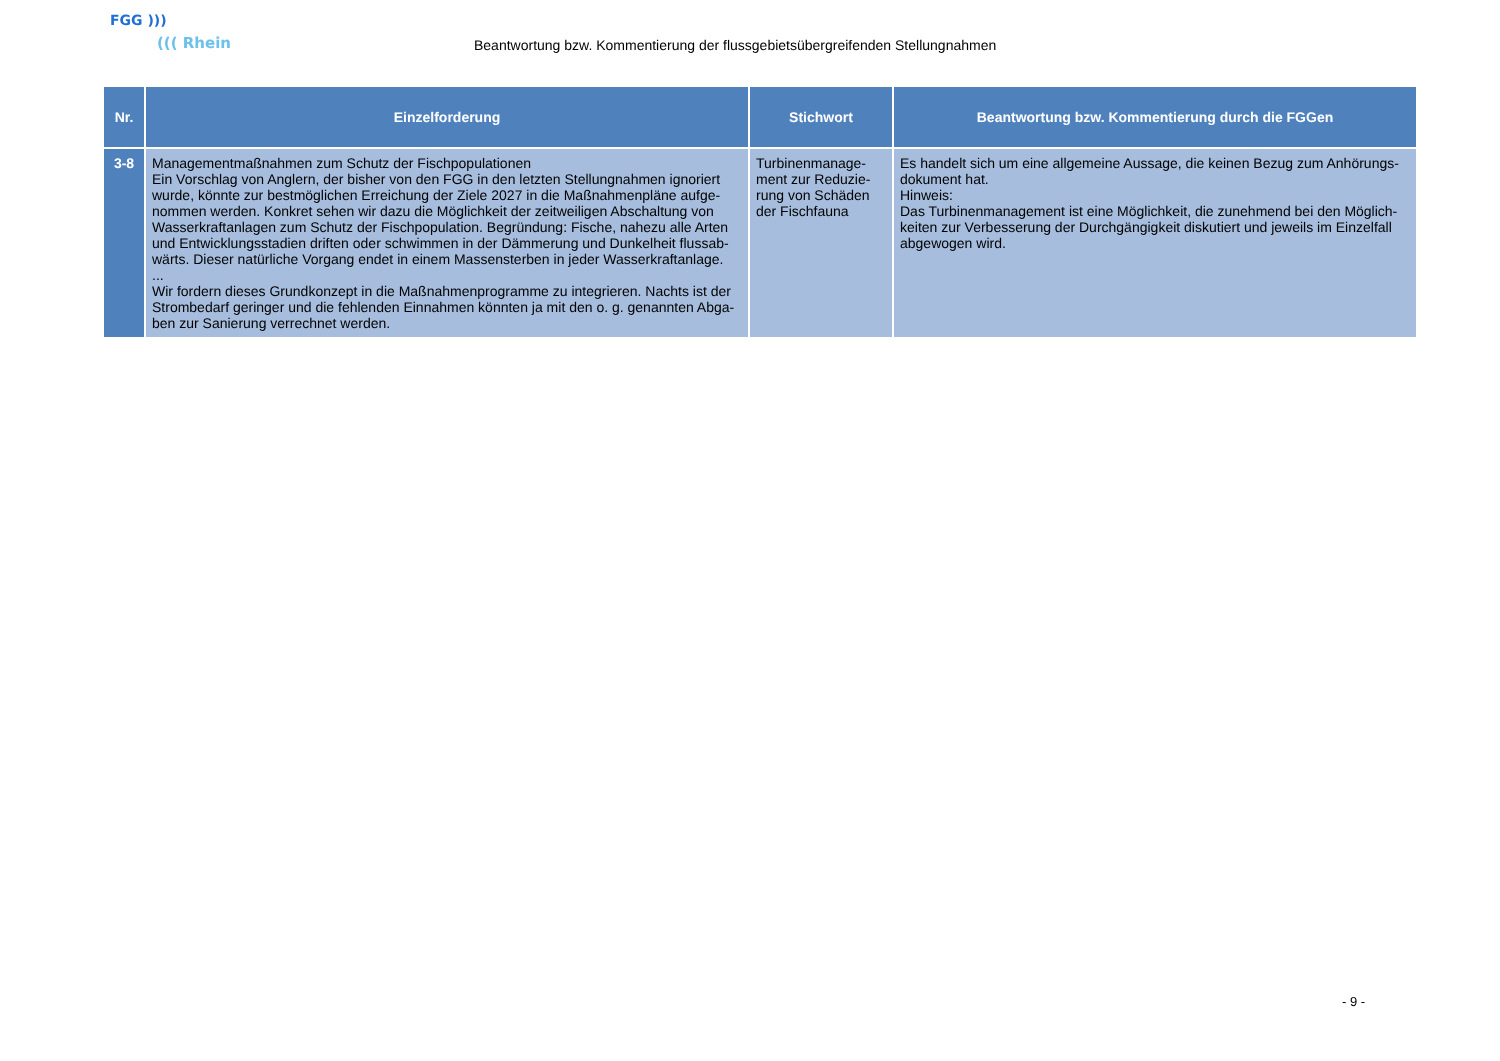FGG )))
((( Rhein
Beantwortung bzw. Kommentierung der flussgebietsübergreifenden Stellungnahmen
| Nr. | Einzelforderung | Stichwort | Beantwortung bzw. Kommentierung durch die FGGen |
| --- | --- | --- | --- |
| 3-8 | Managementmaßnahmen zum Schutz der Fischpopulationen Ein Vorschlag von Anglern, der bisher von den FGG in den letzten Stellungnahmen ignoriert wurde, könnte zur bestmöglichen Erreichung der Ziele 2027 in die Maßnahmenpläne aufge-nommen werden. Konkret sehen wir dazu die Möglichkeit der zeitweiligen Abschaltung von Wasserkraftanlagen zum Schutz der Fischpopulation. Begründung: Fische, nahezu alle Arten und Entwicklungsstadien driften oder schwimmen in der Dämmerung und Dunkelheit flussab-wärts. Dieser natürliche Vorgang endet in einem Massensterben in jeder Wasserkraftanlage. ... Wir fordern dieses Grundkonzept in die Maßnahmenprogramme zu integrieren. Nachts ist der Strombedarf geringer und die fehlenden Einnahmen könnten ja mit den o. g. genannten Abga-ben zur Sanierung verrechnet werden. | Turbinenmanage-ment zur Reduzie-rung von Schäden der Fischfauna | Es handelt sich um eine allgemeine Aussage, die keinen Bezug zum Anhörungs-dokument hat. Hinweis: Das Turbinenmanagement ist eine Möglichkeit, die zunehmend bei den Möglich-keiten zur Verbesserung der Durchgängigkeit diskutiert und jeweils im Einzelfall abgewogen wird. |
- 9 -